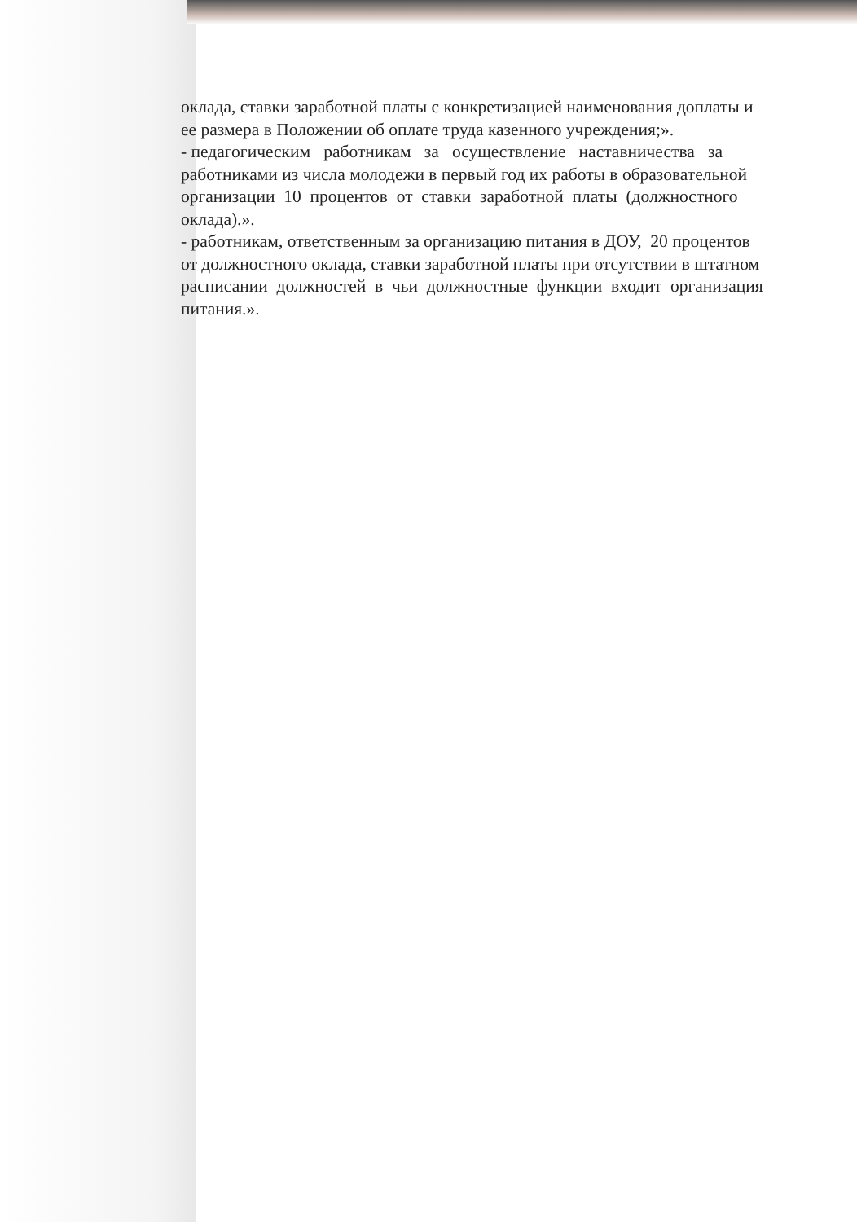оклада, ставки заработной платы с конкретизацией наименования доплаты и
ее размера в Положении об оплате труда казенного учреждения;».
- педагогическим работникам за осуществление наставничества за
работниками из числа молодежи в первый год их работы в образовательной
организации 10 процентов от ставки заработной платы (должностного
оклада).».
- работникам, ответственным за организацию питания в ДОУ, 20 процентов
от должностного оклада, ставки заработной платы при отсутствии в штатном
расписании должностей в чьи должностные функции входит организация
питания.».